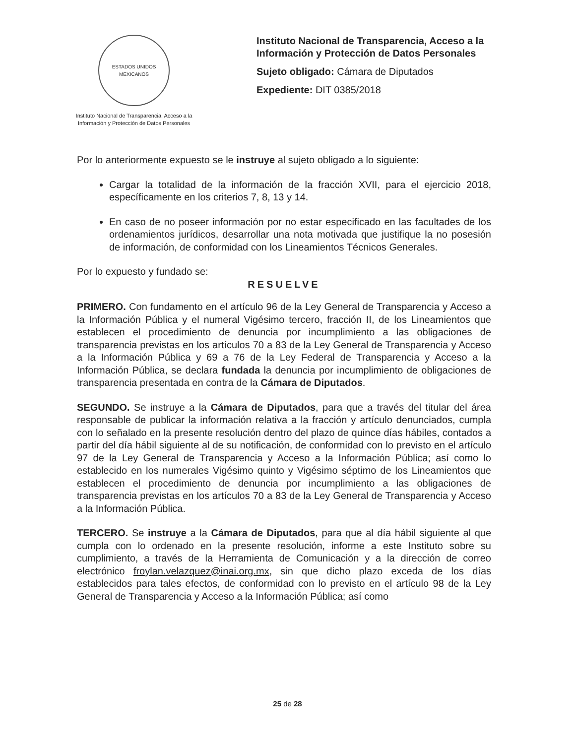ESTADOS UNIDOS MEXICANOS
Instituto Nacional de Transparencia, Acceso a la Información y Protección de Datos Personales
Instituto Nacional de Transparencia, Acceso a la Información y Protección de Datos Personales
Sujeto obligado: Cámara de Diputados
Expediente: DIT 0385/2018
Por lo anteriormente expuesto se le instruye al sujeto obligado a lo siguiente:
Cargar la totalidad de la información de la fracción XVII, para el ejercicio 2018, específicamente en los criterios 7, 8, 13 y 14.
En caso de no poseer información por no estar especificado en las facultades de los ordenamientos jurídicos, desarrollar una nota motivada que justifique la no posesión de información, de conformidad con los Lineamientos Técnicos Generales.
Por lo expuesto y fundado se:
RESUELVE
PRIMERO. Con fundamento en el artículo 96 de la Ley General de Transparencia y Acceso a la Información Pública y el numeral Vigésimo tercero, fracción II, de los Lineamientos que establecen el procedimiento de denuncia por incumplimiento a las obligaciones de transparencia previstas en los artículos 70 a 83 de la Ley General de Transparencia y Acceso a la Información Pública y 69 a 76 de la Ley Federal de Transparencia y Acceso a la Información Pública, se declara fundada la denuncia por incumplimiento de obligaciones de transparencia presentada en contra de la Cámara de Diputados.
SEGUNDO. Se instruye a la Cámara de Diputados, para que a través del titular del área responsable de publicar la información relativa a la fracción y artículo denunciados, cumpla con lo señalado en la presente resolución dentro del plazo de quince días hábiles, contados a partir del día hábil siguiente al de su notificación, de conformidad con lo previsto en el artículo 97 de la Ley General de Transparencia y Acceso a la Información Pública; así como lo establecido en los numerales Vigésimo quinto y Vigésimo séptimo de los Lineamientos que establecen el procedimiento de denuncia por incumplimiento a las obligaciones de transparencia previstas en los artículos 70 a 83 de la Ley General de Transparencia y Acceso a la Información Pública.
TERCERO. Se instruye a la Cámara de Diputados, para que al día hábil siguiente al que cumpla con lo ordenado en la presente resolución, informe a este Instituto sobre su cumplimiento, a través de la Herramienta de Comunicación y a la dirección de correo electrónico froylan.velazquez@inai.org.mx, sin que dicho plazo exceda de los días establecidos para tales efectos, de conformidad con lo previsto en el artículo 98 de la Ley General de Transparencia y Acceso a la Información Pública; así como
25 de 28